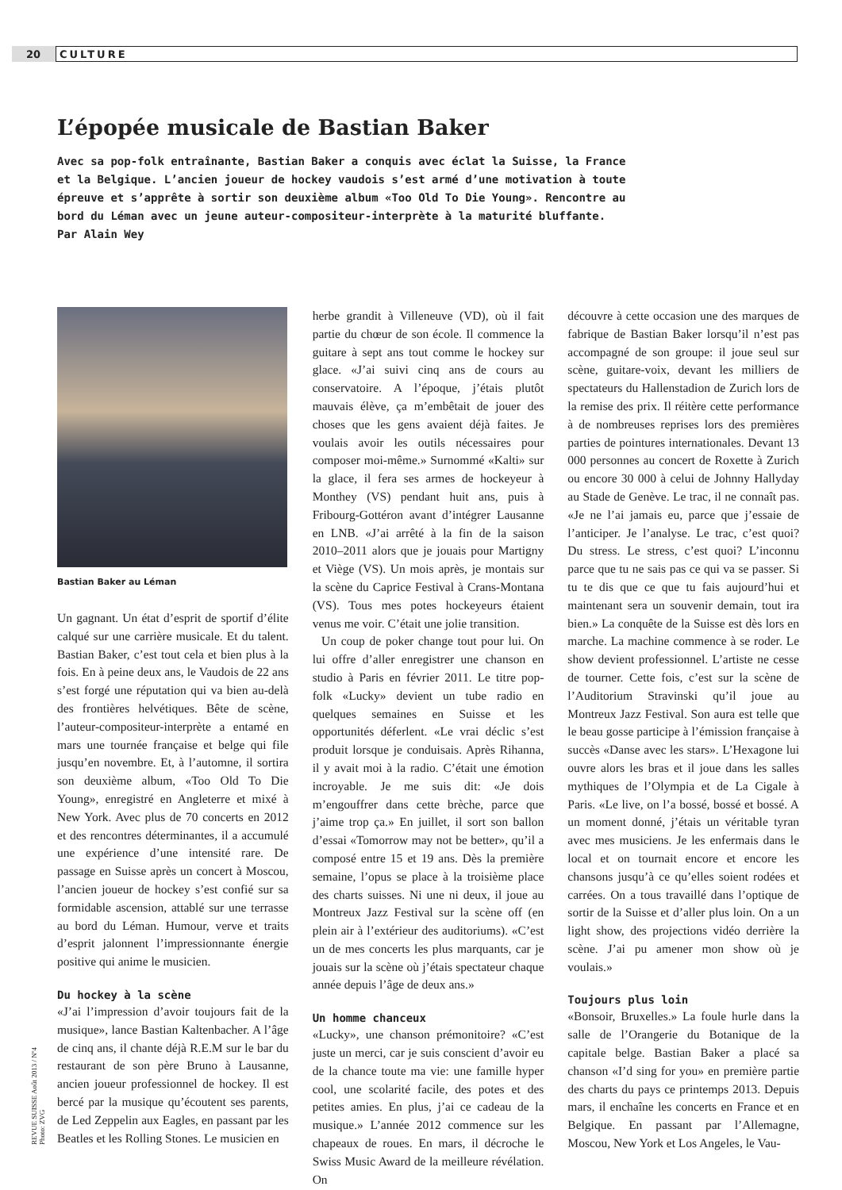20 CULTURE
L’épopée musicale de Bastian Baker
Avec sa pop-folk entraînante, Bastian Baker a conquis avec éclat la Suisse, la France et la Belgique. L’ancien joueur de hockey vaudois s’est armé d’une motivation à toute épreuve et s’apprête à sortir son deuxième album «Too Old To Die Young». Rencontre au bord du Léman avec un jeune auteur-compositeur-interprète à la maturité bluffante.
Par Alain Wey
Bastian Baker au Léman
Un gagnant. Un état d’esprit de sportif d’élite calqué sur une carrière musicale. Et du talent. Bastian Baker, c’est tout cela et bien plus à la fois. En à peine deux ans, le Vaudois de 22 ans s’est forgé une réputation qui va bien au-delà des frontières helvétiques. Bête de scène, l’auteur-compositeur-interprète a entamé en mars une tournée française et belge qui file jusqu’en novembre. Et, à l’automne, il sortira son deuxième album, «Too Old To Die Young», enregistré en Angleterre et mixé à New York. Avec plus de 70 concerts en 2012 et des rencontres déterminantes, il a accumulé une expérience d’une intensité rare. De passage en Suisse après un concert à Moscou, l’ancien joueur de hockey s’est confié sur sa formidable ascension, attablé sur une terrasse au bord du Léman. Humour, verve et traits d’esprit jalonnent l’impressionnante énergie positive qui anime le musicien.
Du hockey à la scène
«J’ai l’impression d’avoir toujours fait de la musique», lance Bastian Kaltenbacher. A l’âge de cinq ans, il chante déjà R.E.M sur le bar du restaurant de son père Bruno à Lausanne, ancien joueur professionnel de hockey. Il est bercé par la musique qu’écoutent ses parents, de Led Zeppelin aux Eagles, en passant par les Beatles et les Rolling Stones. Le musicien en
herbe grandit à Villeneuve (VD), où il fait partie du chœur de son école. Il commence la guitare à sept ans tout comme le hockey sur glace. «J’ai suivi cinq ans de cours au conservatoire. A l’époque, j’étais plutôt mauvais élève, ça m’embêtait de jouer des choses que les gens avaient déjà faites. Je voulais avoir les outils nécessaires pour composer moi-même.» Surnommé «Kalti» sur la glace, il fera ses armes de hockeyeur à Monthey (VS) pendant huit ans, puis à Fribourg-Gottéron avant d’intégrer Lausanne en LNB. «J’ai arrêté à la fin de la saison 2010–2011 alors que je jouais pour Martigny et Viège (VS). Un mois après, je montais sur la scène du Caprice Festival à Crans-Montana (VS). Tous mes potes hockeyeurs étaient venus me voir. C’était une jolie transition.
Un coup de poker change tout pour lui. On lui offre d’aller enregistrer une chanson en studio à Paris en février 2011. Le titre pop-folk «Lucky» devient un tube radio en quelques semaines en Suisse et les opportunités déferlent. «Le vrai déclic s’est produit lorsque je conduisais. Après Rihanna, il y avait moi à la radio. C’était une émotion incroyable. Je me suis dit: «Je dois m’engouffrer dans cette brèche, parce que j’aime trop ça.» En juillet, il sort son ballon d’essai «Tomorrow may not be better», qu’il a composé entre 15 et 19 ans. Dès la première semaine, l’opus se place à la troisième place des charts suisses. Ni une ni deux, il joue au Montreux Jazz Festival sur la scène off (en plein air à l’extérieur des auditoriums). «C’est un de mes concerts les plus marquants, car je jouais sur la scène où j’étais spectateur chaque année depuis l’âge de deux ans.»
Un homme chanceux
«Lucky», une chanson prémonitoire? «C’est juste un merci, car je suis conscient d’avoir eu de la chance toute ma vie: une famille hyper cool, une scolarité facile, des potes et des petites amies. En plus, j’ai ce cadeau de la musique.» L’année 2012 commence sur les chapeaux de roues. En mars, il décroche le Swiss Music Award de la meilleure révélation. On
découvre à cette occasion une des marques de fabrique de Bastian Baker lorsqu’il n’est pas accompagné de son groupe: il joue seul sur scène, guitare-voix, devant les milliers de spectateurs du Hallenstadion de Zurich lors de la remise des prix. Il réitère cette performance à de nombreuses reprises lors des premières parties de pointures internationales. Devant 13 000 personnes au concert de Roxette à Zurich ou encore 30 000 à celui de Johnny Hallyday au Stade de Genève. Le trac, il ne connaît pas. «Je ne l’ai jamais eu, parce que j’essaie de l’anticiper. Je l’analyse. Le trac, c’est quoi? Du stress. Le stress, c’est quoi? L’inconnu parce que tu ne sais pas ce qui va se passer. Si tu te dis que ce que tu fais aujourd’hui et maintenant sera un souvenir demain, tout ira bien.» La conquête de la Suisse est dès lors en marche. La machine commence à se roder. Le show devient professionnel. L’artiste ne cesse de tourner. Cette fois, c’est sur la scène de l’Auditorium Stravinski qu’il joue au Montreux Jazz Festival. Son aura est telle que le beau gosse participe à l’émission française à succès «Danse avec les stars». L’Hexagone lui ouvre alors les bras et il joue dans les salles mythiques de l’Olympia et de La Cigale à Paris. «Le live, on l’a bossé, bossé et bossé. A un moment donné, j’étais un véritable tyran avec mes musiciens. Je les enfermais dans le local et on tournait encore et encore les chansons jusqu’à ce qu’elles soient rodées et carrées. On a tous travaillé dans l’optique de sortir de la Suisse et d’aller plus loin. On a un light show, des projections vidéo derrière la scène. J’ai pu amener mon show où je voulais.»
Toujours plus loin
«Bonsoir, Bruxelles.» La foule hurle dans la salle de l’Orangerie du Botanique de la capitale belge. Bastian Baker a placé sa chanson «I’d sing for you» en première partie des charts du pays ce printemps 2013. Depuis mars, il enchaîne les concerts en France et en Belgique. En passant par l’Allemagne, Moscou, New York et Los Angeles, le Vau-
REVUE SUISSE Août 2013 / Nº4
Photo: ZVG